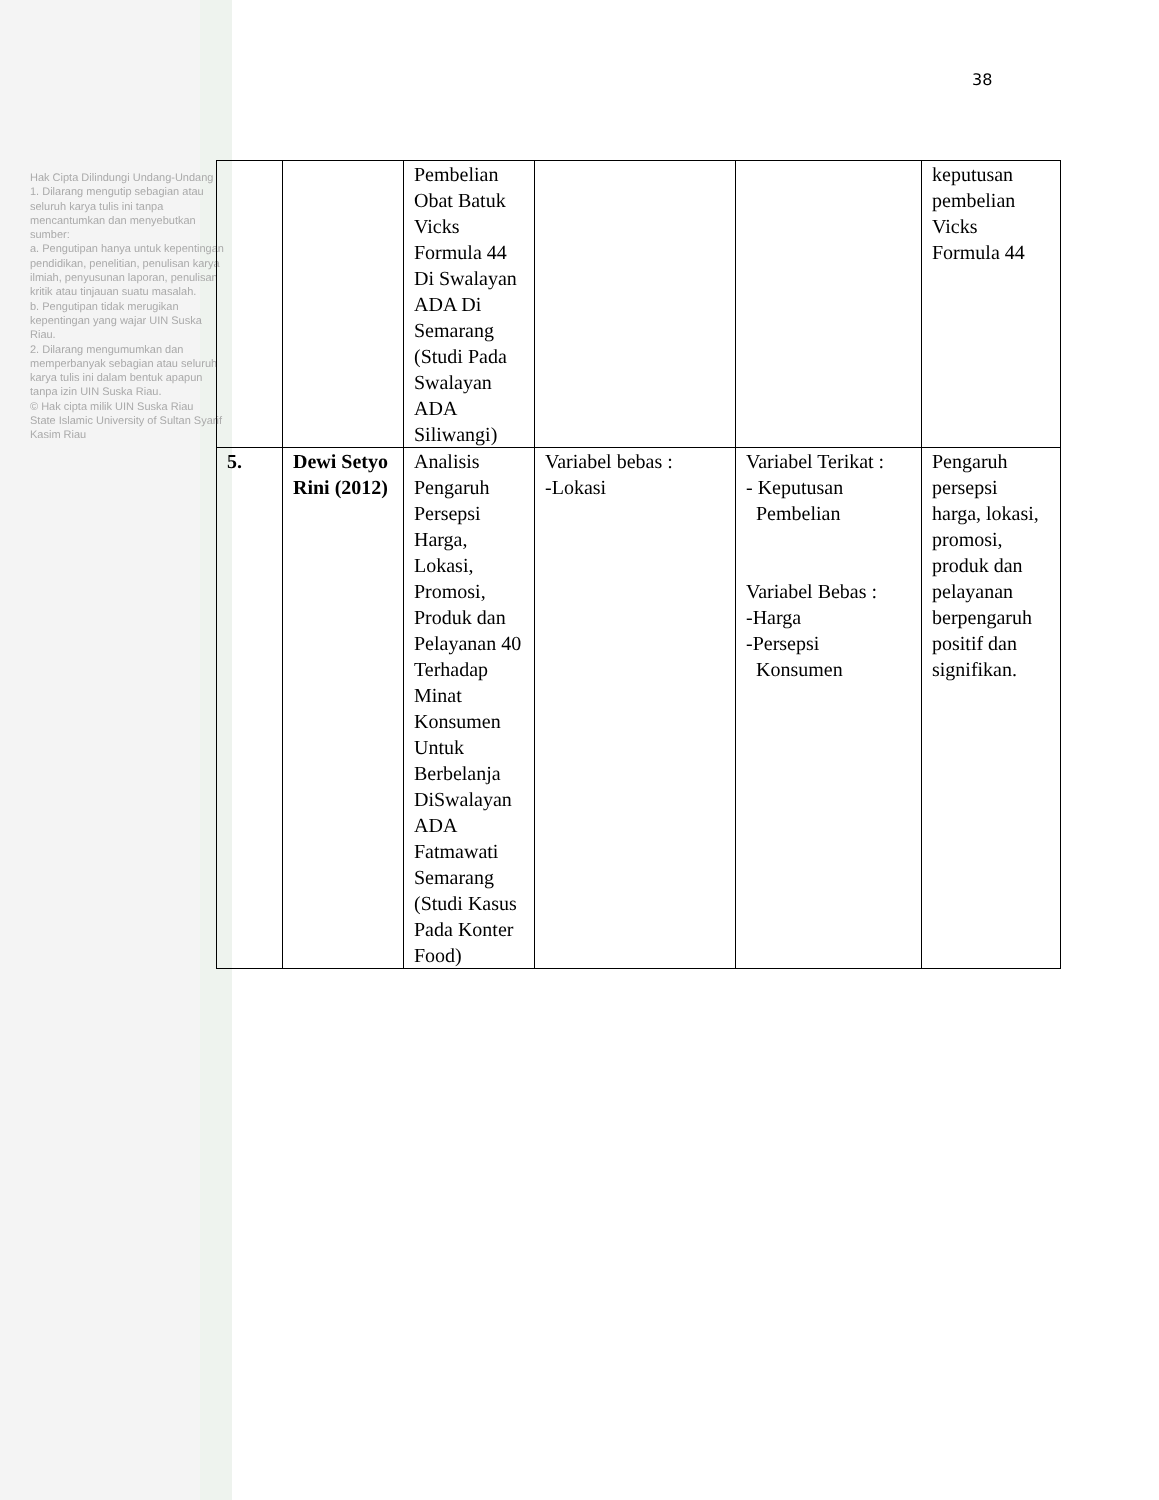Hak Cipta Dilindungi Undang-Undang
1. Dilarang mengutip sebagian atau seluruh karya tulis ini tanpa mencantumkan dan menyebutkan sumber:
a. Pengutipan hanya untuk kepentingan pendidikan, penelitian, penulisan karya ilmiah, penyusunan laporan, penulisan kritik atau tinjauan suatu masalah.
b. Pengutipan tidak merugikan kepentingan yang wajar UIN Suska Riau.
2. Dilarang mengumumkan dan memperbanyak sebagian atau seluruh karya tulis ini dalam bentuk apapun tanpa izin UIN Suska Riau.
© Hak cipta milik UIN Suska Riau
State Islamic University of Sultan Syarif Kasim Riau
38
| | | Pembelian Obat Batuk Vicks Formula 44 Di Swalayan ADA Di Semarang (Studi Pada Swalayan ADA Siliwangi) | | | keputusan pembelian Vicks Formula 44 |
| 5. | Dewi Setyo Rini (2012) | Analisis Pengaruh Persepsi Harga, Lokasi, Promosi, Produk dan Pelayanan 40 Terhadap Minat Konsumen Untuk Berbelanja DiSwalayan ADA Fatmawati Semarang (Studi Kasus Pada Konter Food) | Variabel bebas : -Lokasi | Variabel Terikat : - Keputusan Pembelian Variabel Bebas : -Harga -Persepsi Konsumen | Pengaruh persepsi harga, lokasi, promosi, produk dan pelayanan berpengaruh positif dan signifikan. |